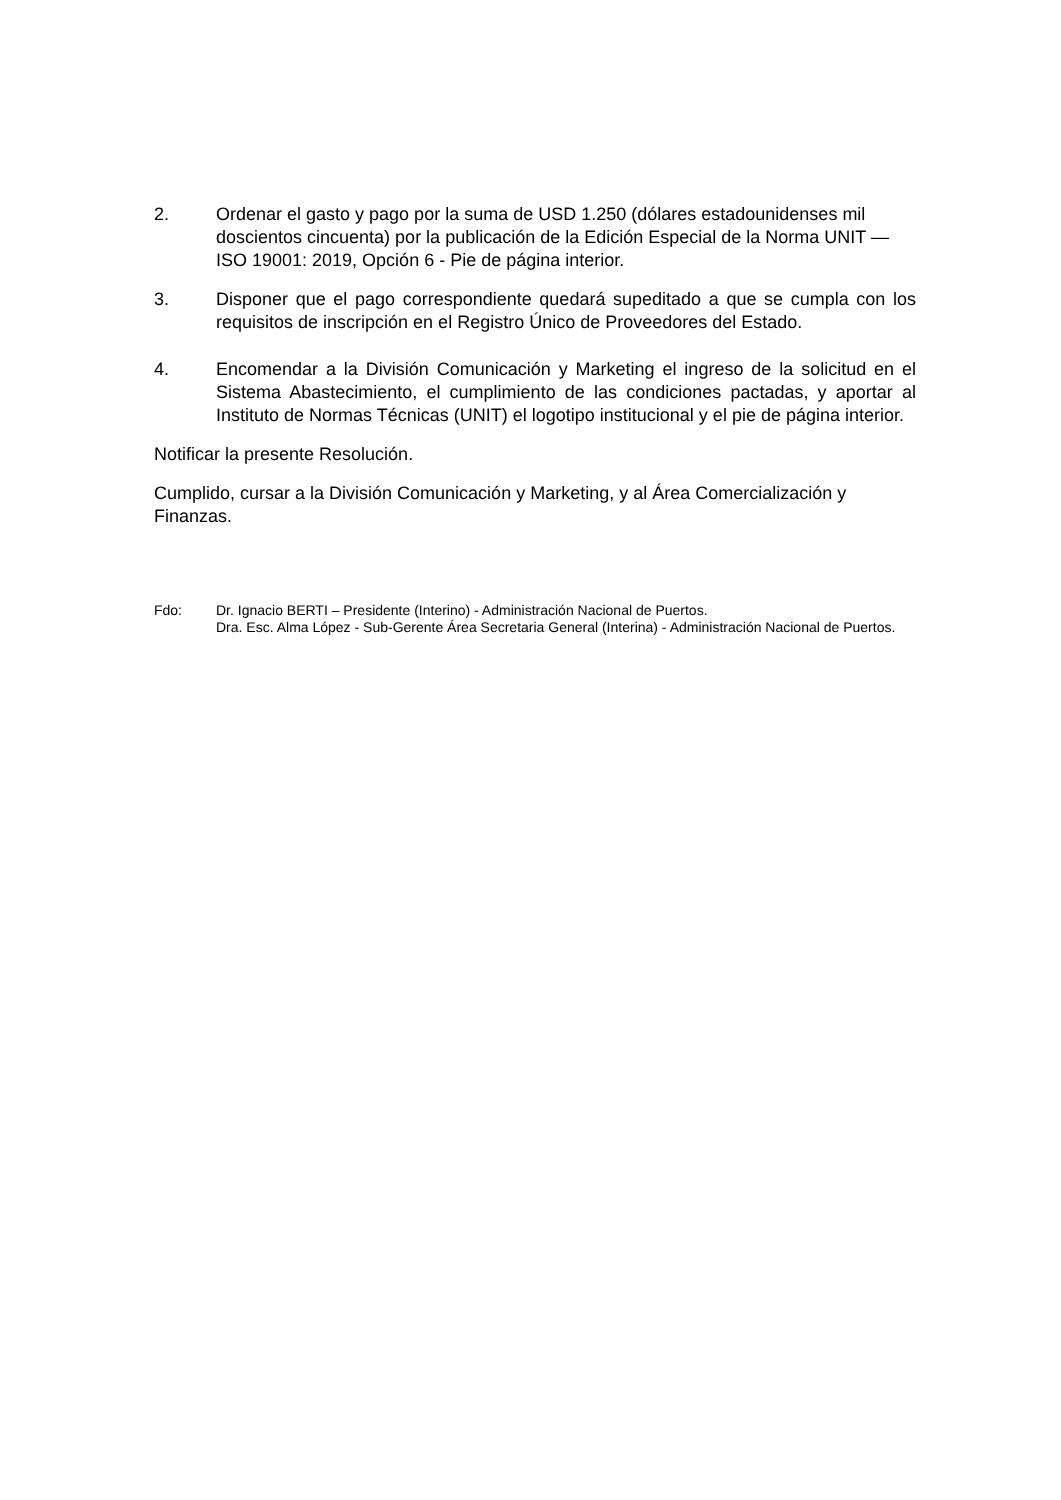2. Ordenar el gasto y pago por la suma de USD 1.250 (dólares estadounidenses mil doscientos cincuenta) por la publicación de la Edición Especial de la Norma UNIT — ISO 19001: 2019, Opción 6 - Pie de página interior.
3. Disponer que el pago correspondiente quedará supeditado a que se cumpla con los requisitos de inscripción en el Registro Único de Proveedores del Estado.
4. Encomendar a la División Comunicación y Marketing el ingreso de la solicitud en el Sistema Abastecimiento, el cumplimiento de las condiciones pactadas, y aportar al Instituto de Normas Técnicas (UNIT) el logotipo institucional y el pie de página interior.
Notificar la presente Resolución.
Cumplido, cursar a la División Comunicación y Marketing, y al Área Comercialización y Finanzas.
Fdo: Dr. Ignacio BERTI – Presidente (Interino) - Administración Nacional de Puertos.
Dra. Esc. Alma López - Sub-Gerente Área Secretaria General (Interina) - Administración Nacional de Puertos.